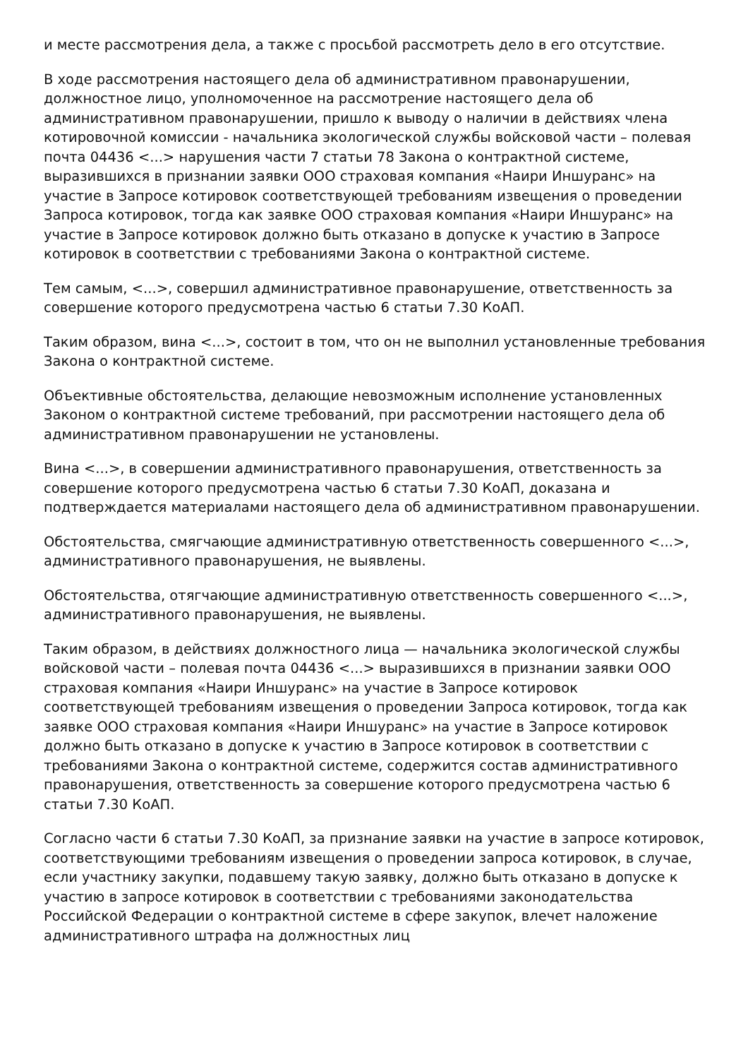и месте рассмотрения дела, а также с просьбой рассмотреть дело в его отсутствие.
В ходе рассмотрения настоящего дела об административном правонарушении, должностное лицо, уполномоченное на рассмотрение настоящего дела об административном правонарушении, пришло к выводу о наличии в действиях члена котировочной комиссии - начальника экологической службы войсковой части – полевая почта 04436 <...> нарушения части 7 статьи 78 Закона о контрактной системе, выразившихся в признании заявки ООО страховая компания «Наири Иншуранс» на участие в Запросе котировок соответствующей требованиям извещения о проведении Запроса котировок, тогда как заявке ООО страховая компания «Наири Иншуранс» на участие в Запросе котировок должно быть отказано в допуске к участию в Запросе котировок в соответствии с требованиями Закона о контрактной системе.
Тем самым, <...>, совершил административное правонарушение, ответственность за совершение которого предусмотрена частью 6 статьи 7.30 КоАП.
Таким образом, вина <...>, состоит в том, что он не выполнил установленные требования Закона о контрактной системе.
Объективные обстоятельства, делающие невозможным исполнение установленных Законом о контрактной системе требований, при рассмотрении настоящего дела об административном правонарушении не установлены.
Вина <...>, в совершении административного правонарушения, ответственность за совершение которого предусмотрена частью 6 статьи 7.30 КоАП, доказана и подтверждается материалами настоящего дела об административном правонарушении.
Обстоятельства, смягчающие административную ответственность совершенного <...>, административного правонарушения, не выявлены.
Обстоятельства, отягчающие административную ответственность совершенного <...>, административного правонарушения, не выявлены.
Таким образом, в действиях должностного лица — начальника экологической службы войсковой части – полевая почта 04436 <...> выразившихся в признании заявки ООО страховая компания «Наири Иншуранс» на участие в Запросе котировок соответствующей требованиям извещения о проведении Запроса котировок, тогда как заявке ООО страховая компания «Наири Иншуранс» на участие в Запросе котировок должно быть отказано в допуске к участию в Запросе котировок в соответствии с требованиями Закона о контрактной системе, содержится состав административного правонарушения, ответственность за совершение которого предусмотрена частью 6 статьи 7.30 КоАП.
Согласно части 6 статьи 7.30 КоАП, за признание заявки на участие в запросе котировок, соответствующими требованиям извещения о проведении запроса котировок, в случае, если участнику закупки, подавшему такую заявку, должно быть отказано в допуске к участию в запросе котировок в соответствии с требованиями законодательства Российской Федерации о контрактной системе в сфере закупок, влечет наложение административного штрафа на должностных лиц